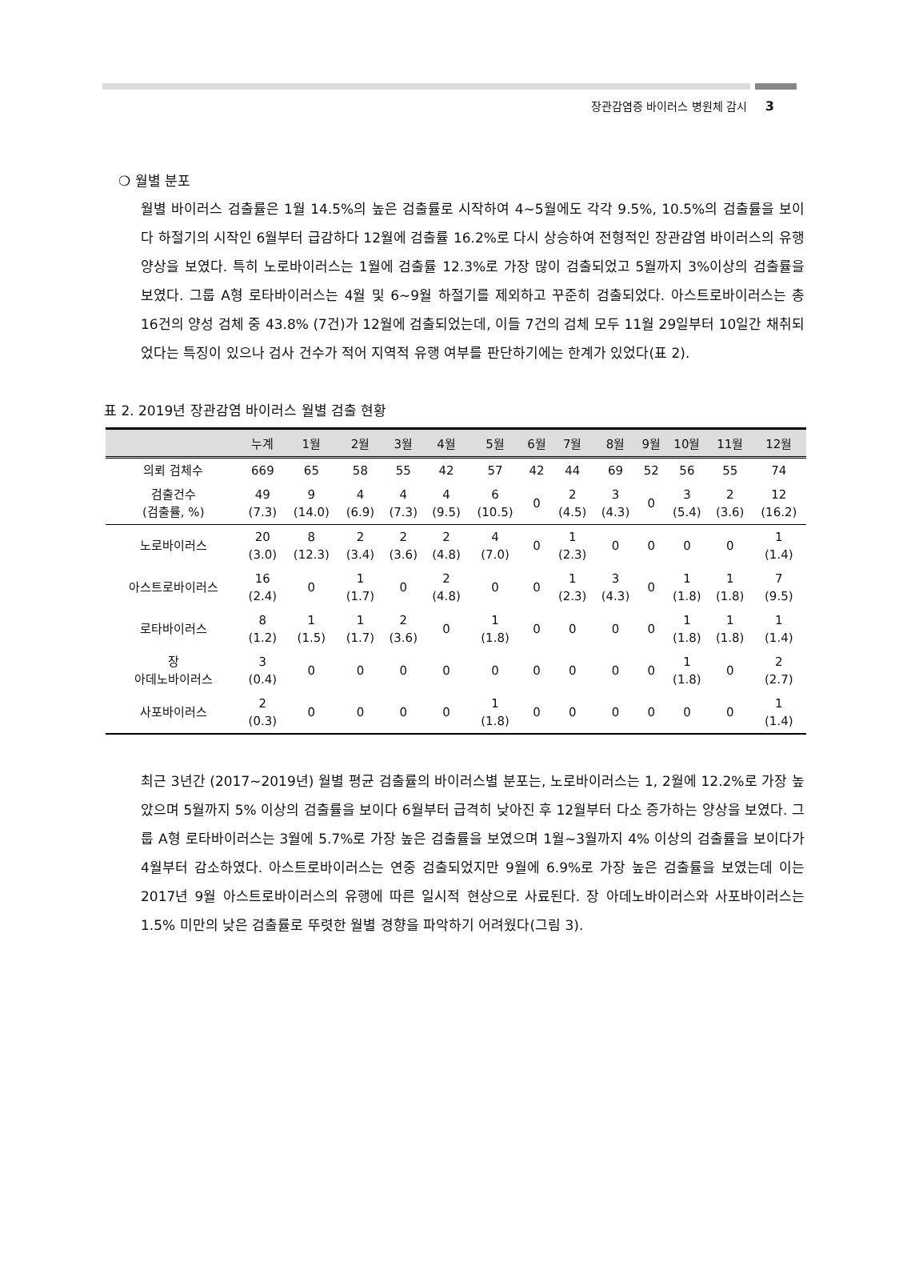장관감염증 바이러스 병원체 감시 3
❍ 월별 분포
월별 바이러스 검출률은 1월 14.5%의 높은 검출률로 시작하여 4~5월에도 각각 9.5%, 10.5%의 검출률을 보이다 하절기의 시작인 6월부터 급감하다 12월에 검출률 16.2%로 다시 상승하여 전형적인 장관감염 바이러스의 유행 양상을 보였다. 특히 노로바이러스는 1월에 검출률 12.3%로 가장 많이 검출되었고 5월까지 3%이상의 검출률을 보였다. 그룹 A형 로타바이러스는 4월 및 6~9월 하절기를 제외하고 꾸준히 검출되었다. 아스트로바이러스는 총 16건의 양성 검체 중 43.8% (7건)가 12월에 검출되었는데, 이들 7건의 검체 모두 11월 29일부터 10일간 채취되었다는 특징이 있으나 검사 건수가 적어 지역적 유행 여부를 판단하기에는 한계가 있었다(표 2).
표 2. 2019년 장관감염 바이러스 월별 검출 현황
| | 누계 | 1월 | 2월 | 3월 | 4월 | 5월 | 6월 | 7월 | 8월 | 9월 | 10월 | 11월 | 12월 |
| --- | --- | --- | --- | --- | --- | --- | --- | --- | --- | --- | --- | --- | --- |
| 의뢰 검체수 | 669 | 65 | 58 | 55 | 42 | 57 | 42 | 44 | 69 | 52 | 56 | 55 | 74 |
| 검출건수 (검출률, %) | 49 (7.3) | 9 (14.0) | 4 (6.9) | 4 (7.3) | 4 (9.5) | 6 (10.5) | 0 | 2 (4.5) | 3 (4.3) | 0 | 3 (5.4) | 2 (3.6) | 12 (16.2) |
| 노로바이러스 | 20 (3.0) | 8 (12.3) | 2 (3.4) | 2 (3.6) | 2 (4.8) | 4 (7.0) | 0 | 1 (2.3) | 0 | 0 | 0 | 0 | 1 (1.4) |
| 아스트로바이러스 | 16 (2.4) | 0 | 1 (1.7) | 0 | 2 (4.8) | 0 | 0 | 1 (2.3) | 3 (4.3) | 0 | 1 (1.8) | 1 (1.8) | 7 (9.5) |
| 로타바이러스 | 8 (1.2) | 1 (1.5) | 1 (1.7) | 2 (3.6) | 0 | 1 (1.8) | 0 | 0 | 0 | 0 | 1 (1.8) | 1 (1.8) | 1 (1.4) |
| 장 아데노바이러스 | 3 (0.4) | 0 | 0 | 0 | 0 | 0 | 0 | 0 | 0 | 0 | 1 (1.8) | 0 | 2 (2.7) |
| 사포바이러스 | 2 (0.3) | 0 | 0 | 0 | 0 | 1 (1.8) | 0 | 0 | 0 | 0 | 0 | 0 | 1 (1.4) |
최근 3년간 (2017~2019년) 월별 평균 검출률의 바이러스별 분포는, 노로바이러스는 1, 2월에 12.2%로 가장 높았으며 5월까지 5% 이상의 검출률을 보이다 6월부터 급격히 낮아진 후 12월부터 다소 증가하는 양상을 보였다. 그룹 A형 로타바이러스는 3월에 5.7%로 가장 높은 검출률을 보였으며 1월~3월까지 4% 이상의 검출률을 보이다가 4월부터 감소하였다. 아스트로바이러스는 연중 검출되었지만 9월에 6.9%로 가장 높은 검출률을 보였는데 이는 2017년 9월 아스트로바이러스의 유행에 따른 일시적 현상으로 사료된다. 장 아데노바이러스와 사포바이러스는 1.5% 미만의 낮은 검출률로 뚜렷한 월별 경향을 파악하기 어려웠다(그림 3).